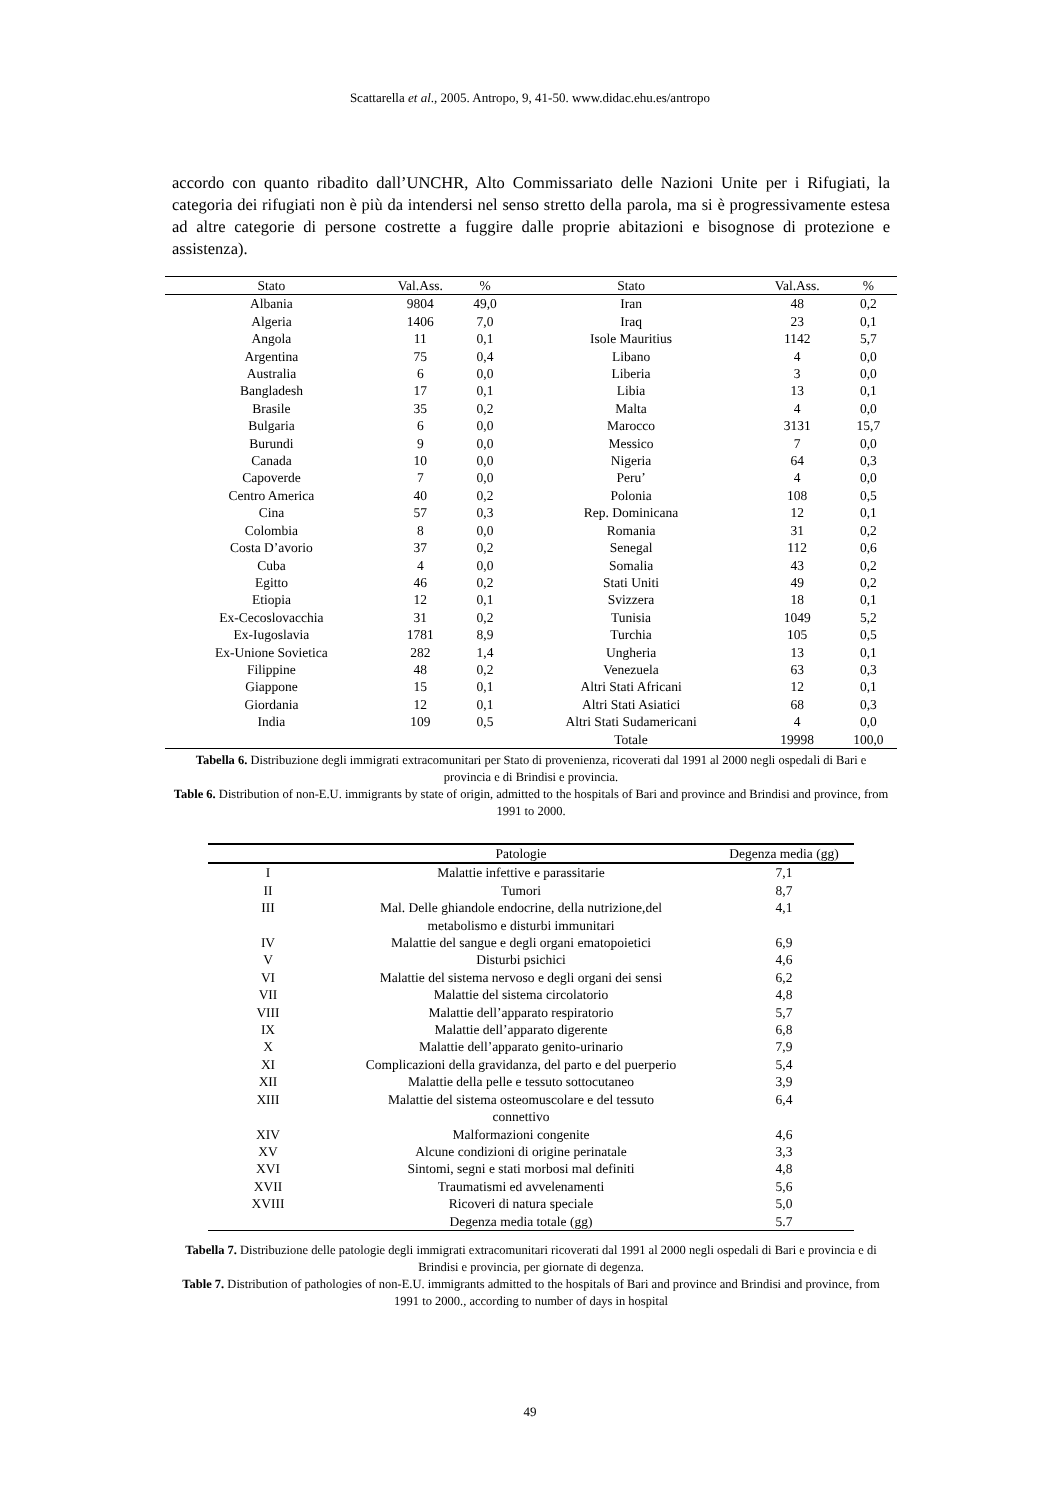Scattarella et al., 2005. Antropo, 9, 41-50. www.didac.ehu.es/antropo
accordo con quanto ribadito dall’UNCHR, Alto Commissariato delle Nazioni Unite per i Rifugiati, la categoria dei rifugiati non è più da intendersi nel senso stretto della parola, ma si è progressivamente estesa ad altre categorie di persone costrette a fuggire dalle proprie abitazioni e bisognose di protezione e assistenza).
| Stato | Val.Ass. | % | Stato | Val.Ass. | % |
| --- | --- | --- | --- | --- | --- |
| Albania | 9804 | 49,0 | Iran | 48 | 0,2 |
| Algeria | 1406 | 7,0 | Iraq | 23 | 0,1 |
| Angola | 11 | 0,1 | Isole Mauritius | 1142 | 5,7 |
| Argentina | 75 | 0,4 | Libano | 4 | 0,0 |
| Australia | 6 | 0,0 | Liberia | 3 | 0,0 |
| Bangladesh | 17 | 0,1 | Libia | 13 | 0,1 |
| Brasile | 35 | 0,2 | Malta | 4 | 0,0 |
| Bulgaria | 6 | 0,0 | Marocco | 3131 | 15,7 |
| Burundi | 9 | 0,0 | Messico | 7 | 0,0 |
| Canada | 10 | 0,0 | Nigeria | 64 | 0,3 |
| Capoverde | 7 | 0,0 | Peru’ | 4 | 0,0 |
| Centro America | 40 | 0,2 | Polonia | 108 | 0,5 |
| Cina | 57 | 0,3 | Rep. Dominicana | 12 | 0,1 |
| Colombia | 8 | 0,0 | Romania | 31 | 0,2 |
| Costa D’avorio | 37 | 0,2 | Senegal | 112 | 0,6 |
| Cuba | 4 | 0,0 | Somalia | 43 | 0,2 |
| Egitto | 46 | 0,2 | Stati Uniti | 49 | 0,2 |
| Etiopia | 12 | 0,1 | Svizzera | 18 | 0,1 |
| Ex-Cecoslovacchia | 31 | 0,2 | Tunisia | 1049 | 5,2 |
| Ex-Iugoslavia | 1781 | 8,9 | Turchia | 105 | 0,5 |
| Ex-Unione Sovietica | 282 | 1,4 | Ungheria | 13 | 0,1 |
| Filippine | 48 | 0,2 | Venezuela | 63 | 0,3 |
| Giappone | 15 | 0,1 | Altri Stati Africani | 12 | 0,1 |
| Giordania | 12 | 0,1 | Altri Stati Asiatici | 68 | 0,3 |
| India | 109 | 0,5 | Altri Stati Sudamericani | 4 | 0,0 |
| | | | Totale | 19998 | 100,0 |
Tabella 6. Distribuzione degli immigrati extracomunitari per Stato di provenienza, ricoverati dal 1991 al 2000 negli ospedali di Bari e provincia e di Brindisi e provincia.
Table 6. Distribution of non-E.U. immigrants by state of origin, admitted to the hospitals of Bari and province and Brindisi and province, from 1991 to 2000.
| | Patologie | Degenza media (gg) |
| --- | --- | --- |
| I | Malattie infettive e parassitarie | 7,1 |
| II | Tumori | 8,7 |
| III | Mal. Delle ghiandole endocrine, della nutrizione,del metabolismo e disturbi immunitari | 4,1 |
| IV | Malattie del sangue e degli organi ematopoietici | 6,9 |
| V | Disturbi psichici | 4,6 |
| VI | Malattie del sistema nervoso e degli organi dei sensi | 6,2 |
| VII | Malattie del sistema circolatorio | 4,8 |
| VIII | Malattie dell’apparato respiratorio | 5,7 |
| IX | Malattie dell’apparato digerente | 6,8 |
| X | Malattie dell’apparato genito-urinario | 7,9 |
| XI | Complicazioni della gravidanza, del parto e del puerperio | 5,4 |
| XII | Malattie della pelle e tessuto sottocutaneo | 3,9 |
| XIII | Malattie del sistema osteomuscolare e del tessuto connettivo | 6,4 |
| XIV | Malformazioni congenite | 4,6 |
| XV | Alcune condizioni di origine perinatale | 3,3 |
| XVI | Sintomi, segni e stati morbosi mal definiti | 4,8 |
| XVII | Traumatismi ed avvelenamenti | 5,6 |
| XVIII | Ricoveri di natura speciale | 5,0 |
| | Degenza media totale (gg) | 5.7 |
Tabella 7. Distribuzione delle patologie degli immigrati extracomunitari ricoverati dal 1991 al 2000 negli ospedali di Bari e provincia e di Brindisi e provincia, per giornate di degenza.
Table 7. Distribution of pathologies of non-E.U. immigrants admitted to the hospitals of Bari and province and Brindisi and province, from 1991 to 2000., according to number of days in hospital
49